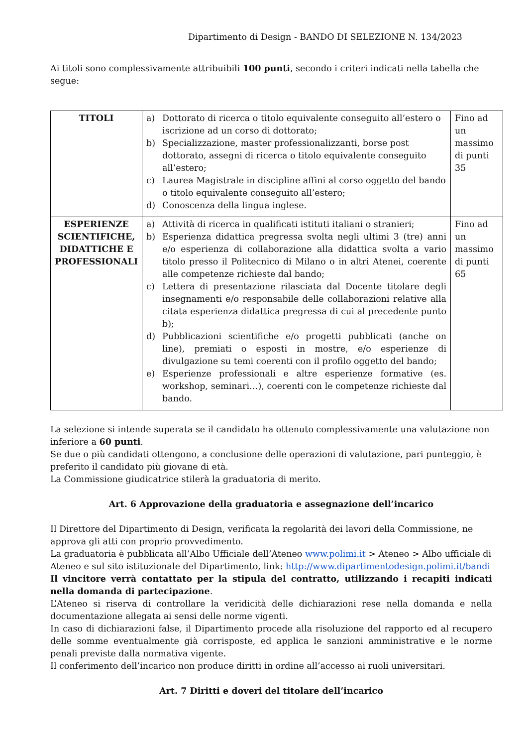Dipartimento di Design - BANDO DI SELEZIONE N. 134/2023
Ai titoli sono complessivamente attribuibili 100 punti, secondo i criteri indicati nella tabella che segue:
| TITOLI | a) Dottorato di ricerca o titolo equivalente conseguito all’estero o iscrizione ad un corso di dottorato; b) Specializzazione, master professionalizzanti, borse post dottorato, assegni di ricerca o titolo equivalente conseguito all’estero; c) Laurea Magistrale in discipline affini al corso oggetto del bando o titolo equivalente conseguito all’estero; d) Conoscenza della lingua inglese. | Fino ad un massimo di punti 35 |
| ESPERIENZE SCIENTIFICHE, DIDATTICHE E PROFESSIONALI | a) Attività di ricerca in qualificati istituti italiani o stranieri; b) Esperienza didattica pregressa svolta negli ultimi 3 (tre) anni e/o esperienza di collaborazione alla didattica svolta a vario titolo presso il Politecnico di Milano o in altri Atenei, coerente alle competenze richieste dal bando; c) Lettera di presentazione rilasciata dal Docente titolare degli insegnamenti e/o responsabile delle collaborazioni relative alla citata esperienza didattica pregressa di cui al precedente punto b); d) Pubblicazioni scientifiche e/o progetti pubblicati (anche on line), premiati o esposti in mostre, e/o esperienze di divulgazione su temi coerenti con il profilo oggetto del bando; e) Esperienze professionali e altre esperienze formative (es. workshop, seminari…), coerenti con le competenze richieste dal bando. | Fino ad un massimo di punti 65 |
La selezione si intende superata se il candidato ha ottenuto complessivamente una valutazione non inferiore a 60 punti.
Se due o più candidati ottengono, a conclusione delle operazioni di valutazione, pari punteggio, è preferito il candidato più giovane di età.
La Commissione giudicatrice stilerà la graduatoria di merito.
Art. 6 Approvazione della graduatoria e assegnazione dell’incarico
Il Direttore del Dipartimento di Design, verificata la regolarità dei lavori della Commissione, ne approva gli atti con proprio provvedimento.
La graduatoria è pubblicata all’Albo Ufficiale dell’Ateneo www.polimi.it > Ateneo > Albo ufficiale di Ateneo e sul sito istituzionale del Dipartimento, link: http://www.dipartimentodesign.polimi.it/bandi
Il vincitore verrà contattato per la stipula del contratto, utilizzando i recapiti indicati nella domanda di partecipazione.
L’Ateneo si riserva di controllare la veridicità delle dichiarazioni rese nella domanda e nella documentazione allegata ai sensi delle norme vigenti.
In caso di dichiarazioni false, il Dipartimento procede alla risoluzione del rapporto ed al recupero delle somme eventualmente già corrisposte, ed applica le sanzioni amministrative e le norme penali previste dalla normativa vigente.
Il conferimento dell’incarico non produce diritti in ordine all’accesso ai ruoli universitari.
Art. 7 Diritti e doveri del titolare dell’incarico